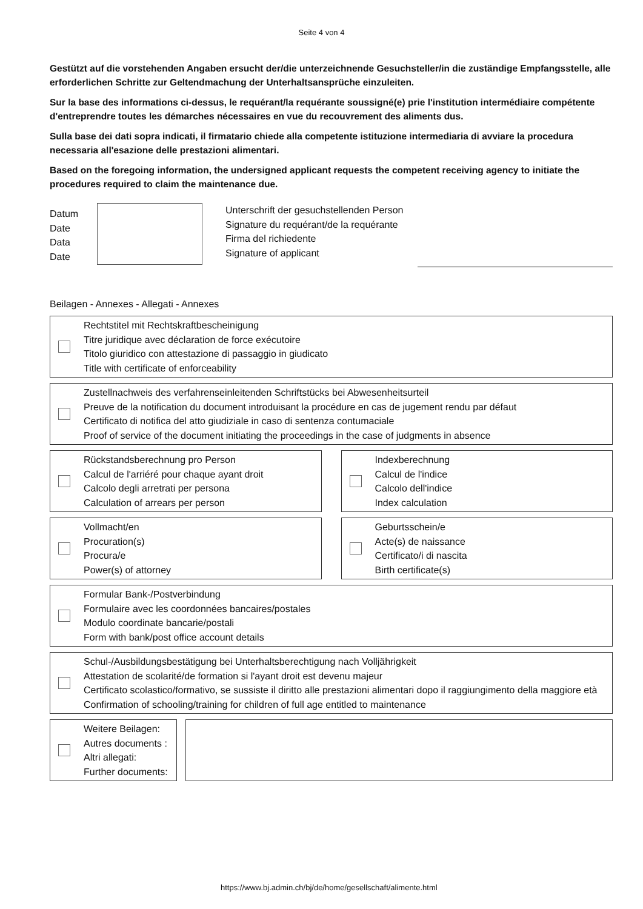Seite 4 von 4
Gestützt auf die vorstehenden Angaben ersucht der/die unterzeichnende Gesuchsteller/in die zuständige Empfangsstelle, alle erforderlichen Schritte zur Geltendmachung der Unterhaltsansprüche einzuleiten.
Sur la base des informations ci-dessus, le requérant/la requérante soussigné(e) prie l'institution intermédiaire compétente d'entreprendre toutes les démarches nécessaires en vue du recouvrement des aliments dus.
Sulla base dei dati sopra indicati, il firmatario chiede alla competente istituzione intermediaria di avviare la procedura necessaria all'esazione delle prestazioni alimentari.
Based on the foregoing information, the undersigned applicant requests the competent receiving agency to initiate the procedures required to claim the maintenance due.
Datum
Date
Data
Date
Unterschrift der gesuchstellenden Person
Signature du requérant/de la requérante
Firma del richiedente
Signature of applicant
Beilagen - Annexes - Allegati - Annexes
Rechtstitel mit Rechtskraftbescheinigung
Titre juridique avec déclaration de force exécutoire
Titolo giuridico con attestazione di passaggio in giudicato
Title with certificate of enforceability
Zustellnachweis des verfahrenseinleitenden Schriftstücks bei Abwesenheitsurteil
Preuve de la notification du document introduisant la procédure en cas de jugement rendu par défaut
Certificato di notifica del atto giudiziale in caso di sentenza contumaciale
Proof of service of the document initiating the proceedings in the case of judgments in absence
Rückstandsberechnung pro Person
Calcul de l'arriéré pour chaque ayant droit
Calcolo degli arretrati per persona
Calculation of arrears per person
Indexberechnung
Calcul de l'indice
Calcolo dell'indice
Index calculation
Vollmacht/en
Procuration(s)
Procura/e
Power(s) of attorney
Geburtsschein/e
Acte(s) de naissance
Certificato/i di nascita
Birth certificate(s)
Formular Bank-/Postverbindung
Formulaire avec les coordonnées bancaires/postales
Modulo coordinate bancarie/postali
Form with bank/post office account details
Schul-/Ausbildungsbestätigung bei Unterhaltsberechtigung nach Volljährigkeit
Attestation de scolarité/de formation si l'ayant droit est devenu majeur
Certificato scolastico/formativo, se sussiste il diritto alle prestazioni alimentari dopo il raggiungimento della maggiore età
Confirmation of schooling/training for children of full age entitled to maintenance
Weitere Beilagen:
Autres documents :
Altri allegati:
Further documents:
https://www.bj.admin.ch/bj/de/home/gesellschaft/alimente.html